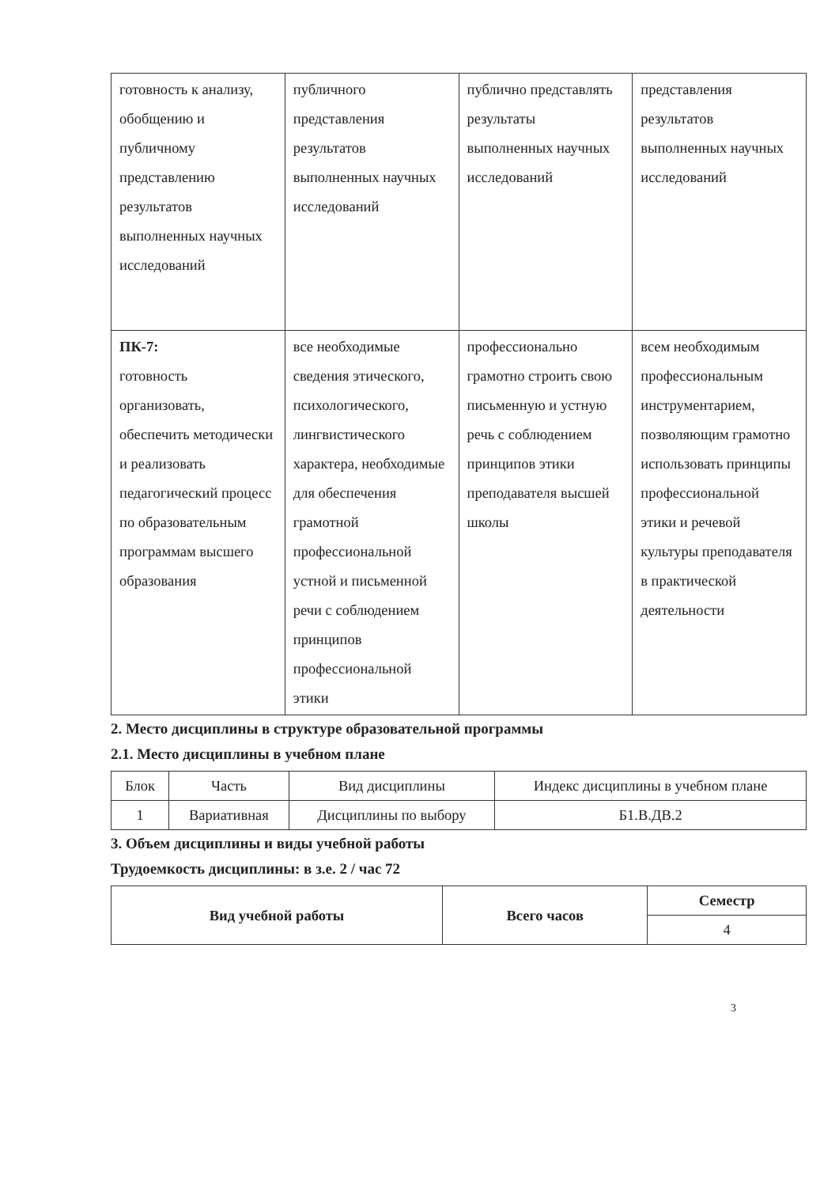| готовность к анализу, обобщению и публичному представлению результатов выполненных научных исследований | публичного представления результатов выполненных научных исследований | публично представлять результаты выполненных научных исследований | представления результатов выполненных научных исследований |
| ПК-7: готовность организовать, обеспечить методически и реализовать педагогический процесс по образовательным программам высшего образования | все необходимые сведения этического, психологического, лингвистического характера, необходимые для обеспечения грамотной профессиональной устной и письменной речи с соблюдением принципов профессиональной этики | профессионально грамотно строить свою письменную и устную речь с соблюдением принципов этики преподавателя высшей школы | всем необходимым профессиональным инструментарием, позволяющим грамотно использовать принципы профессиональной этики и речевой культуры преподавателя в практической деятельности |
2. Место дисциплины в структуре образовательной программы
2.1. Место дисциплины в учебном плане
| Блок | Часть | Вид дисциплины | Индекс дисциплины в учебном плане |
| 1 | Вариативная | Дисциплины по выбору | Б1.В.ДВ.2 |
3. Объем дисциплины и виды учебной работы
Трудоемкость дисциплины: в з.е. 2 / час 72
| Вид учебной работы | Всего часов | Семестр |
| --- | --- | --- |
| | | 4 |
3